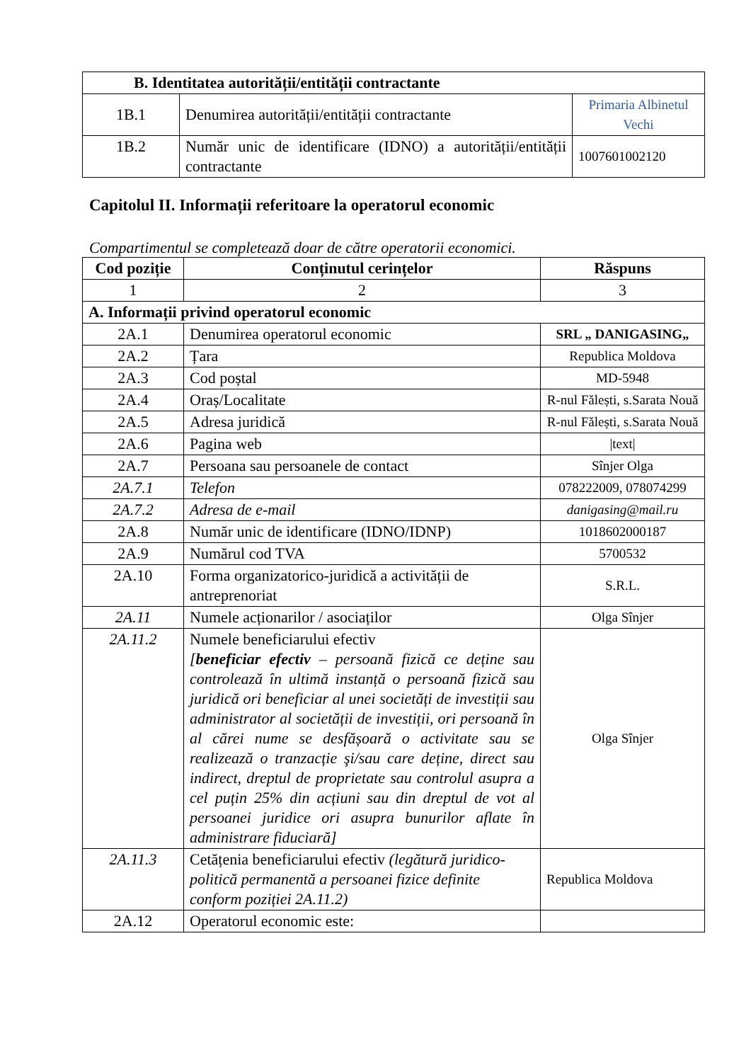| B. Identitatea autorității/entității contractante | | |
| --- | --- | --- |
| 1B.1 | Denumirea autorității/entității contractante | Primaria Albinetul Vechi |
| 1B.2 | Număr unic de identificare (IDNO) a autorității/entității contractante | 1007601002120 |
Capitolul II. Informații referitoare la operatorul economic
Compartimentul se completează doar de către operatorii economici.
| Cod poziție | Conținutul cerințelor | Răspuns |
| --- | --- | --- |
| 1 | 2 | 3 |
| A. Informații privind operatorul economic | | |
| 2A.1 | Denumirea operatorul economic | SRL „ DANIGASING„ |
| 2A.2 | Țara | Republica Moldova |
| 2A.3 | Cod poștal | MD-5948 |
| 2A.4 | Oraș/Localitate | R-nul Fălești, s.Sarata Nouă |
| 2A.5 | Adresa juridică | R-nul Fălești, s.Sarata Nouă |
| 2A.6 | Pagina web | /text/ |
| 2A.7 | Persoana sau persoanele de contact | Sînjer Olga |
| 2A.7.1 | Telefon | 078222009, 078074299 |
| 2A.7.2 | Adresa de e-mail | danigasing@mail.ru |
| 2A.8 | Număr unic de identificare (IDNO/IDNP) | 1018602000187 |
| 2A.9 | Numărul cod TVA | 5700532 |
| 2A.10 | Forma organizatorico-juridică a activității de antreprenoriat | S.R.L. |
| 2A.11 | Numele acționarilor / asociaților | Olga Sînjer |
| 2A.11.2 | Numele beneficiarului efectiv [ beneficiar efectiv – persoană fizică ce deține sau controlează în ultimă instanță o persoană fizică sau juridică ori beneficiar al unei societăți de investiții sau administrator al societății de investiții, ori persoană în al cărei nume se desfășoară o activitate sau se realizează o tranzacție şi/sau care deține, direct sau indirect, dreptul de proprietate sau controlul asupra a cel puțin 25% din acțiuni sau din dreptul de vot al persoanei juridice ori asupra bunurilor aflate în administrare fiduciară] | Olga Sînjer |
| 2A.11.3 | Cetățenia beneficiarului efectiv (legătură juridico-politică permanentă a persoanei fizice definite conform poziției 2A.11.2) | Republica Moldova |
| 2A.12 | Operatorul economic este: | |